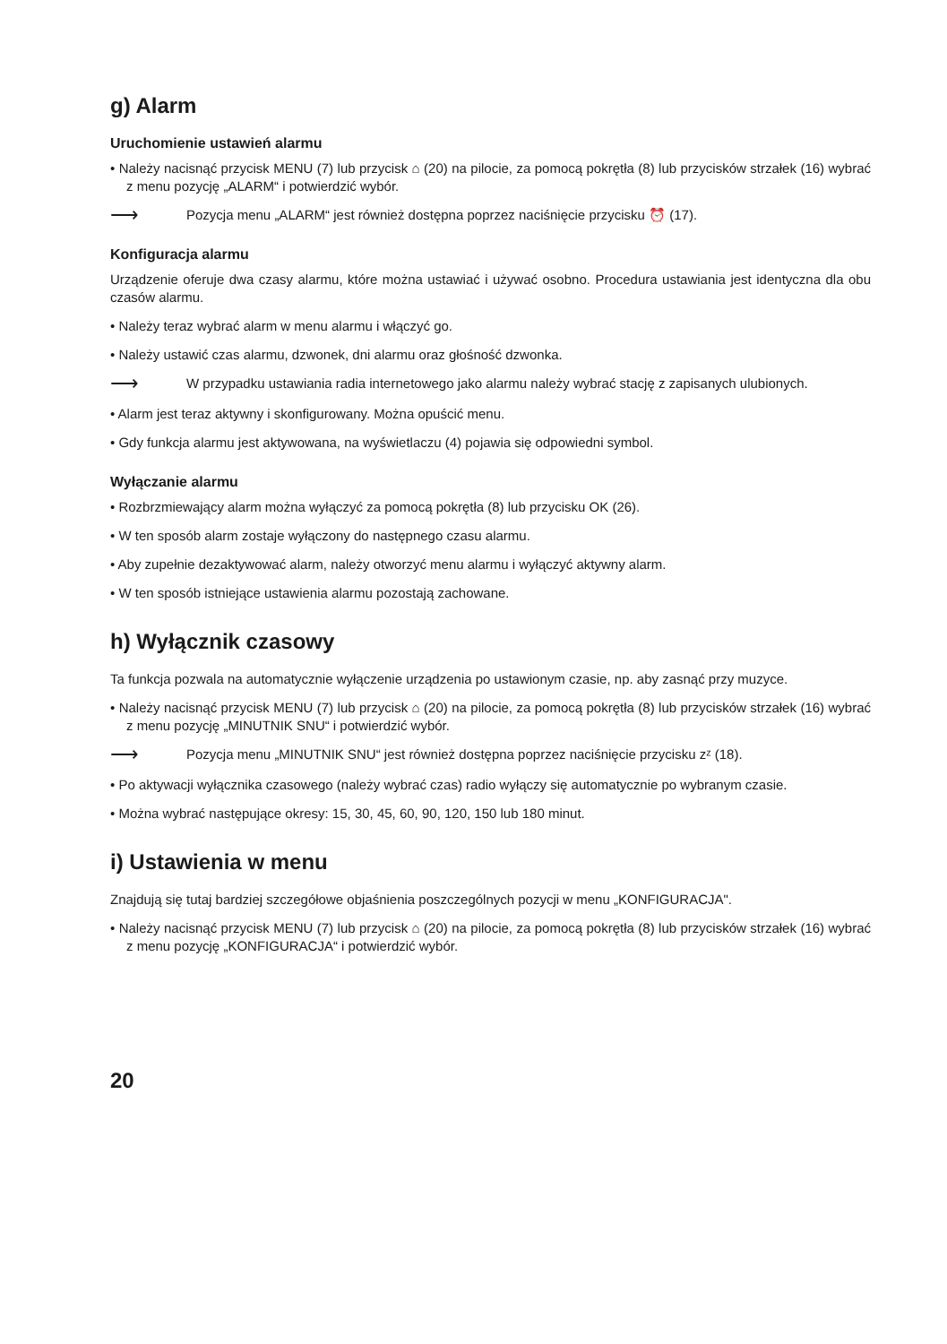g) Alarm
Uruchomienie ustawień alarmu
• Należy nacisnąć przycisk MENU (7) lub przycisk ⌂ (20) na pilocie, za pomocą pokrętła (8) lub przycisków strzałek (16) wybrać z menu pozycję „ALARM“ i potwierdzić wybór.
⟶ Pozycja menu „ALARM“ jest również dostępna poprzez naciśnięcie przycisku ⏰ (17).
Konfiguracja alarmu
Urządzenie oferuje dwa czasy alarmu, które można ustawiać i używać osobno. Procedura ustawiania jest identyczna dla obu czasów alarmu.
• Należy teraz wybrać alarm w menu alarmu i włączyć go.
• Należy ustawić czas alarmu, dzwonek, dni alarmu oraz głośność dzwonka.
⟶ W przypadku ustawiania radia internetowego jako alarmu należy wybrać stację z zapisanych ulubionych.
• Alarm jest teraz aktywny i skonfigurowany. Można opuścić menu.
• Gdy funkcja alarmu jest aktywowana, na wyświetlaczu (4) pojawia się odpowiedni symbol.
Wyłączanie alarmu
• Rozbrzmiewający alarm można wyłączyć za pomocą pokrętła (8) lub przycisku OK (26).
• W ten sposób alarm zostaje wyłączony do następnego czasu alarmu.
• Aby zupełnie dezaktywować alarm, należy otworzyć menu alarmu i wyłączyć aktywny alarm.
• W ten sposób istniejące ustawienia alarmu pozostają zachowane.
h) Wyłącznik czasowy
Ta funkcja pozwala na automatycznie wyłączenie urządzenia po ustawionym czasie, np. aby zasnąć przy muzyce.
• Należy nacisnąć przycisk MENU (7) lub przycisk ⌂ (20) na pilocie, za pomocą pokrętła (8) lub przycisków strzałek (16) wybrać z menu pozycję „MINUTNIK SNU“ i potwierdzić wybór.
⟶ Pozycja menu „MINUTNIK SNU“ jest również dostępna poprzez naciśnięcie przycisku zᶻ (18).
• Po aktywacji wyłącznika czasowego (należy wybrać czas) radio wyłączy się automatycznie po wybranym czasie.
• Można wybrać następujące okresy: 15, 30, 45, 60, 90, 120, 150 lub 180 minut.
i) Ustawienia w menu
Znajdują się tutaj bardziej szczegółowe objaśnienia poszczególnych pozycji w menu „KONFIGURACJA".
• Należy nacisnąć przycisk MENU (7) lub przycisk ⌂ (20) na pilocie, za pomocą pokrętła (8) lub przycisków strzałek (16) wybrać z menu pozycję „KONFIGURACJA“ i potwierdzić wybór.
20